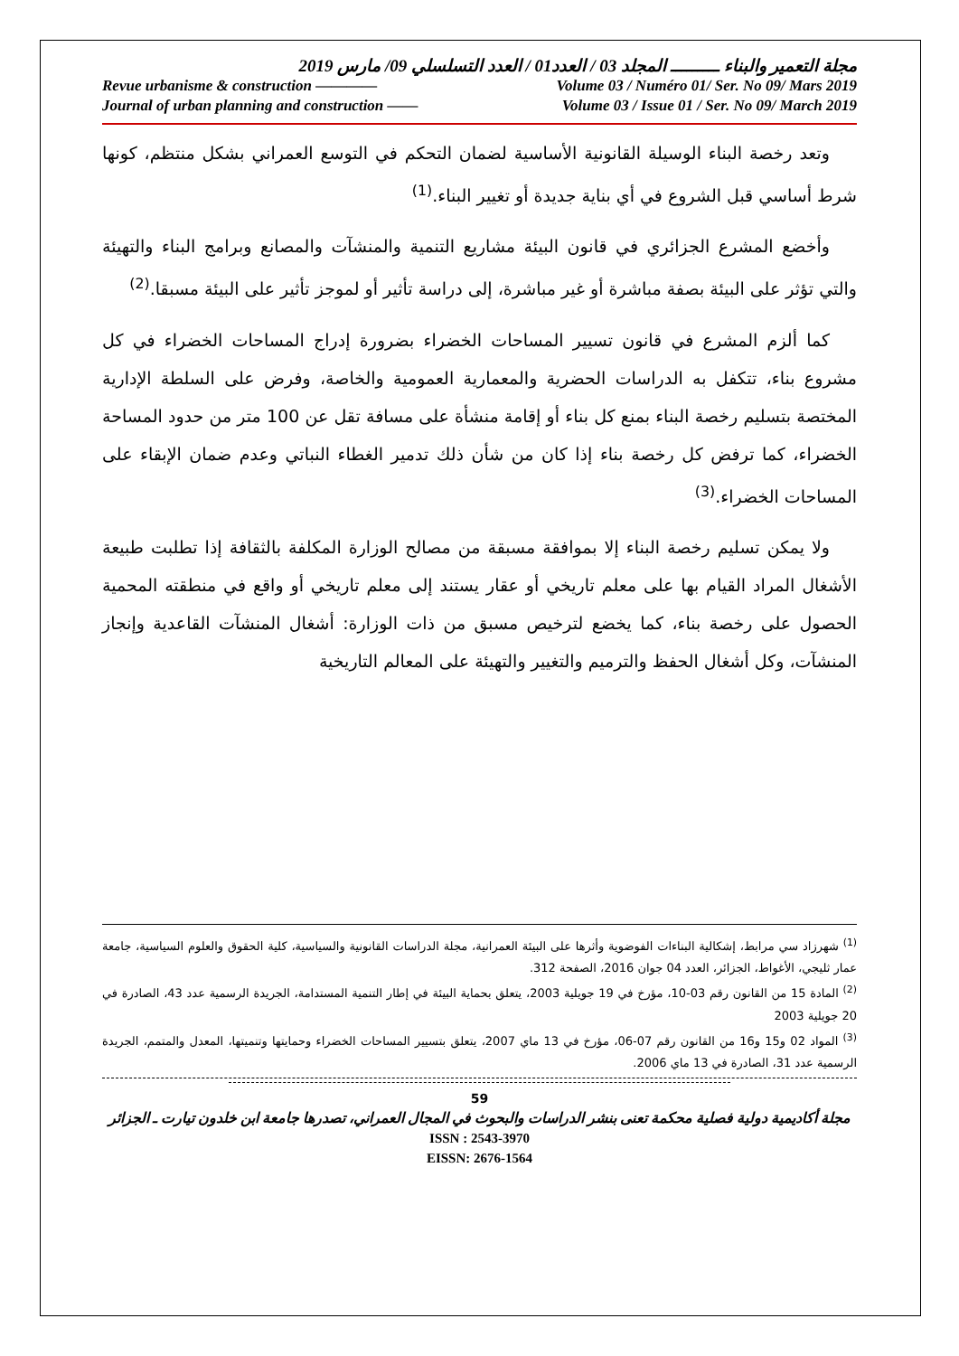مجلة التعمير والبناء ـــــــــ المجلد 03 / العدد01 / العدد التسلسلي 09/ مارس 2019
Revue urbanisme & construction ———— Volume 03 / Numéro 01/ Ser. No 09/ Mars 2019
Journal of urban planning and construction —— Volume 03 / Issue 01 / Ser. No 09/ March 2019
وتعد رخصة البناء الوسيلة القانونية الأساسية لضمان التحكم في التوسع العمراني بشكل منتظم، كونها شرط أساسي قبل الشروع في أي بناية جديدة أو تغيير البناء.<sup>(1)</sup>
وأخضع المشرع الجزائري في قانون البيئة مشاريع التنمية والمنشآت والمصانع وبرامج البناء والتهيئة والتي تؤثر على البيئة بصفة مباشرة أو غير مباشرة، إلى دراسة تأثير أو لموجز تأثير على البيئة مسبقا.<sup>(2)</sup>
كما ألزم المشرع في قانون تسيير المساحات الخضراء بضرورة إدراج المساحات الخضراء في كل مشروع بناء، تتكفل به الدراسات الحضرية والمعمارية العمومية والخاصة، وفرض على السلطة الإدارية المختصة بتسليم رخصة البناء بمنع كل بناء أو إقامة منشأة على مسافة تقل عن 100 متر من حدود المساحة الخضراء، كما ترفض كل رخصة بناء إذا كان من شأن ذلك تدمير الغطاء النباتي وعدم ضمان الإبقاء على المساحات الخضراء.<sup>(3)</sup>
ولا يمكن تسليم رخصة البناء إلا بموافقة مسبقة من مصالح الوزارة المكلفة بالثقافة إذا تطلبت طبيعة الأشغال المراد القيام بها على معلم تاريخي أو عقار يستند إلى معلم تاريخي أو واقع في منطقته المحمية الحصول على رخصة بناء، كما يخضع لترخيص مسبق من ذات الوزارة: أشغال المنشآت القاعدية وإنجاز المنشآت، وكل أشغال الحفظ والترميم والتغيير والتهيئة على المعالم التاريخية
<sup>(1)</sup> شهرزاد سي مرابط، إشكالية البناءات الفوضوية وأثرها على البيئة العمرانية، مجلة الدراسات القانونية والسياسية، كلية الحقوق والعلوم السياسية، جامعة عمار ثليجي، الأغواط، الجزائر، العدد 04 جوان 2016، الصفحة 312.
<sup>(2)</sup> المادة 15 من القانون رقم 03-10، مؤرخ في 19 جويلية 2003، يتعلق بحماية البيئة في إطار التنمية المستدامة، الجريدة الرسمية عدد 43، الصادرة في 20 جويلية 2003
<sup>(3)</sup> المواد 02 و15 و16 من القانون رقم 07-06، مؤرخ في 13 ماي 2007، يتعلق بتسيير المساحات الخضراء وحمايتها وتنميتها، المعدل والمتمم، الجريدة الرسمية عدد 31، الصادرة في 13 ماي 2006.
59
مجلة أكاديمية دولية فصلية محكمة تعنى بنشر الدراسات والبحوث في المجال العمراني، تصدرها جامعة ابن خلدون تيارت ـ الجزائر
ISSN : 2543-3970
EISSN: 2676-1564